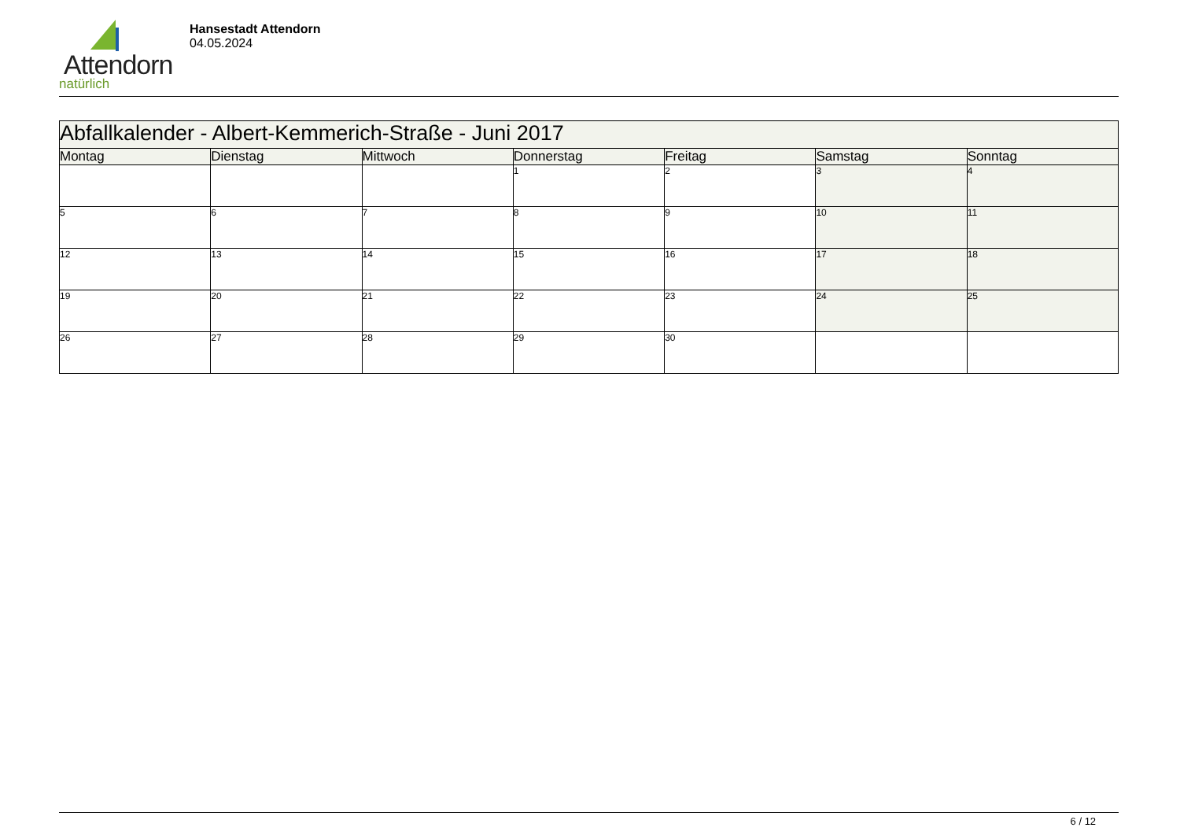Attendorn
natürlich
Hansestadt Attendorn
04.05.2024
| Abfallkalender - Albert-Kemmerich-Straße - Juni 2017 | | | | | | |
| --- | --- | --- | --- | --- | --- | --- |
| Montag | Dienstag | Mittwoch | Donnerstag | Freitag | Samstag | Sonntag |
| | | | 1 | 2 | 3 | 4 |
| 5 | 6 | 7 | 8 | 9 | 10 | 11 |
| 12 | 13 | 14 | 15 | 16 | 17 | 18 |
| 19 | 20 | 21 | 22 | 23 | 24 | 25 |
| 26 | 27 | 28 | 29 | 30 | | |
6 / 12